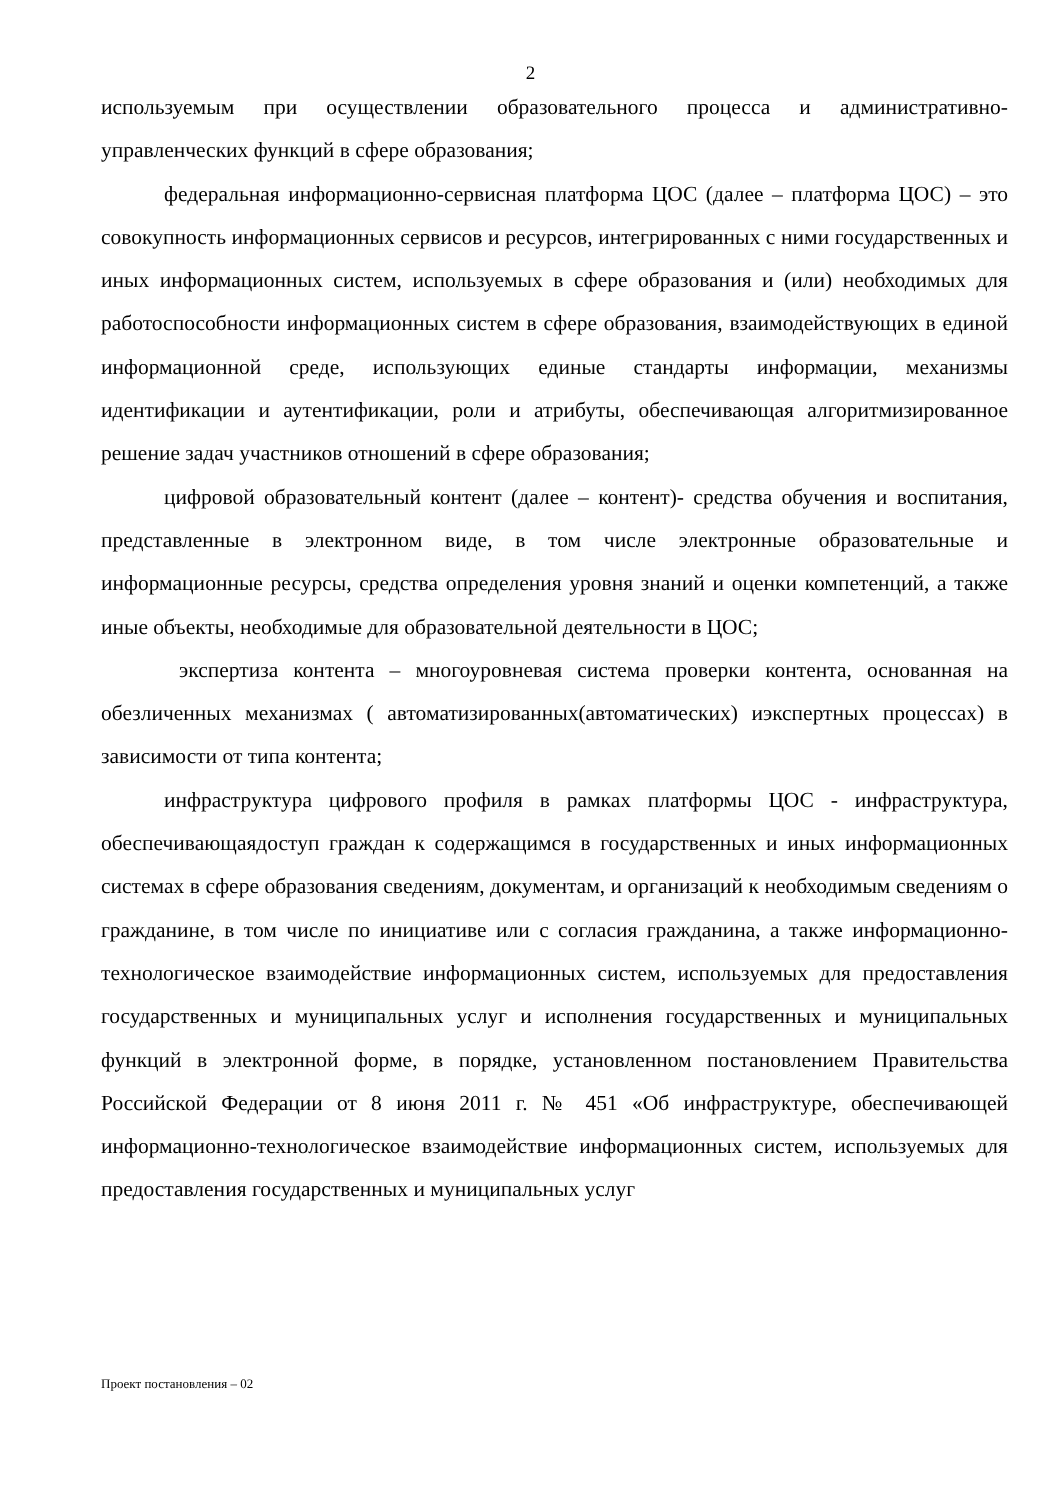2
используемым при осуществлении образовательного процесса и административно-управленческих функций в сфере образования;
федеральная информационно-сервисная платформа ЦОС (далее – платформа ЦОС) – это совокупность информационных сервисов и ресурсов, интегрированных с ними государственных и иных информационных систем, используемых в сфере образования и (или) необходимых для работоспособности информационных систем в сфере образования, взаимодействующих в единой информационной среде, использующих единые стандарты информации, механизмы идентификации и аутентификации, роли и атрибуты, обеспечивающая алгоритмизированное решение задач участников отношений в сфере образования;
цифровой образовательный контент (далее – контент)- средства обучения и воспитания, представленные в электронном виде, в том числе электронные образовательные и информационные ресурсы, средства определения уровня знаний и оценки компетенций, а также иные объекты, необходимые для образовательной деятельности в ЦОС;
экспертиза контента – многоуровневая система проверки контента, основанная на обезличенных механизмах ( автоматизированных(автоматических) иэкспертных процессах) в зависимости от типа контента;
инфраструктура цифрового профиля в рамках платформы ЦОС - инфраструктура, обеспечивающаядоступ граждан к содержащимся в государственных и иных информационных системах в сфере образования сведениям, документам, и организаций к необходимым сведениям о гражданине, в том числе по инициативе или с согласия гражданина, а также информационно-технологическое взаимодействие информационных систем, используемых для предоставления государственных и муниципальных услуг и исполнения государственных и муниципальных функций в электронной форме, в порядке, установленном постановлением Правительства Российской Федерации от 8 июня 2011 г. № 451 «Об инфраструктуре, обеспечивающей информационно-технологическое взаимодействие информационных систем, используемых для предоставления государственных и муниципальных услуг
Проект постановления – 02